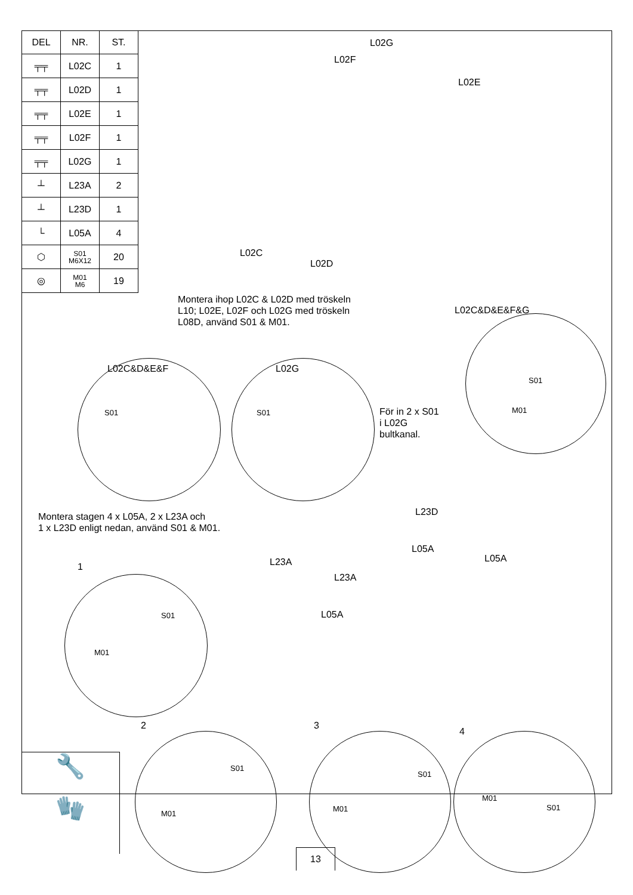| DEL | NR. | ST. |
| --- | --- | --- |
| ╤╤ | L02C | 1 |
| ╤╤ | L02D | 1 |
| ╤╤ | L02E | 1 |
| ╤╤ | L02F | 1 |
| ╤╤ | L02G | 1 |
| ┴ | L23A | 2 |
| ┴ | L23D | 1 |
| └ | L05A | 4 |
| ⬡ | S01 M6X12 | 20 |
| ◎ | M01 M6 | 19 |
L02G
L02F
L02E
L02C
L02D
Montera ihop L02C & L02D med tröskeln
L10; L02E, L02F och L02G med tröskeln
L08D, använd S01 & M01.
L02C&D&E&F&G
L02C&D&E&F L02G
S01
M01
S01 S01
För in 2 x S01
i L02G
bultkanal.
Montera stagen 4 x L05A, 2 x L23A och
1 x L23D enligt nedan, använd S01 & M01.
L23D
L05A
L05A
L23A
L23A
L05A
1
S01
M01
2 3
4
S01
M01
S01
M01
M01
S01
🔧
🧤
13